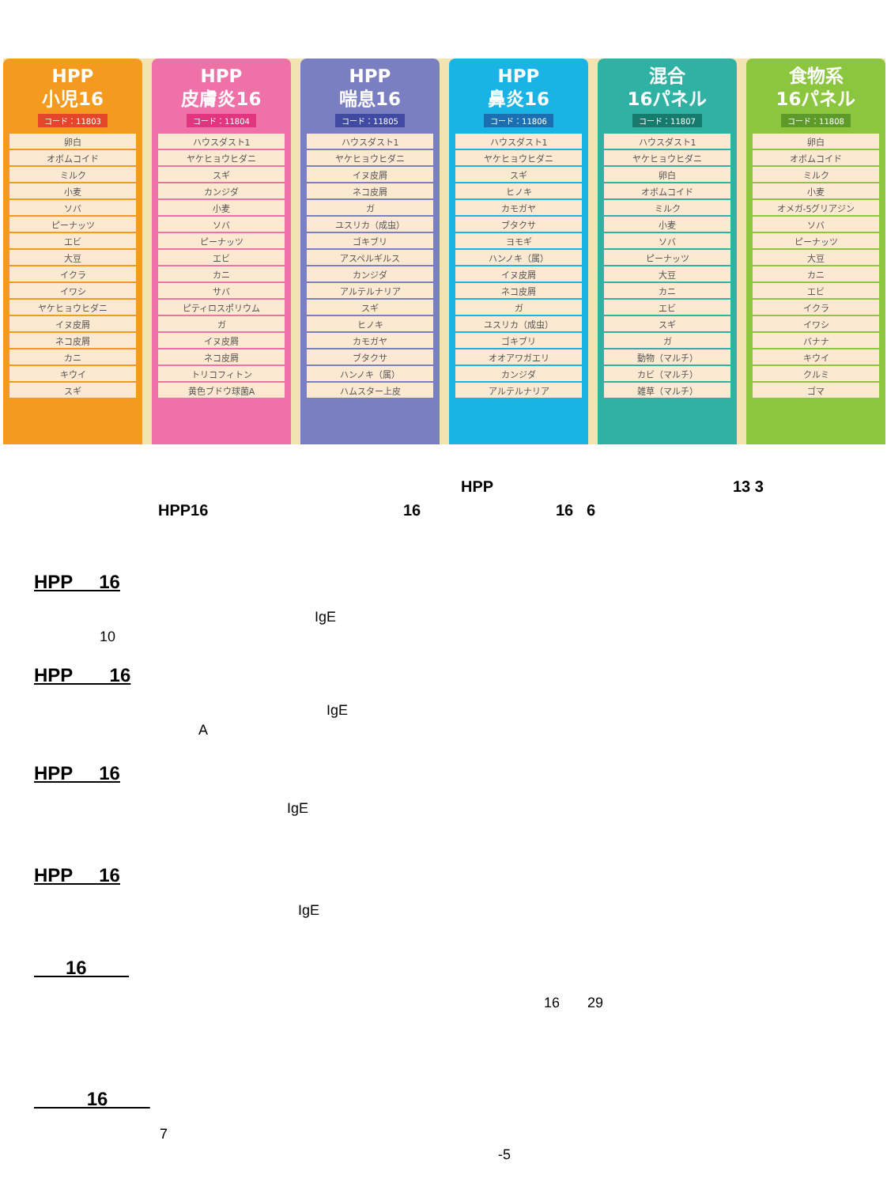HPP
小児16
コード：11803
| 卵白 |
| オボムコイド |
| ミルク |
| 小麦 |
| ソバ |
| ピーナッツ |
| エビ |
| 大豆 |
| イクラ |
| イワシ |
| ヤケヒョウヒダニ |
| イヌ皮屑 |
| ネコ皮屑 |
| カニ |
| キウイ |
| スギ |
HPP
皮膚炎16
コード：11804
| ハウスダスト1 |
| ヤケヒョウヒダニ |
| スギ |
| カンジダ |
| 小麦 |
| ソバ |
| ピーナッツ |
| エビ |
| カニ |
| サバ |
| ピティロスポリウム |
| ガ |
| イヌ皮屑 |
| ネコ皮屑 |
| トリコフィトン |
| 黄色ブドウ球菌A |
HPP
喘息16
コード：11805
| ハウスダスト1 |
| ヤケヒョウヒダニ |
| イヌ皮屑 |
| ネコ皮屑 |
| ガ |
| ユスリカ（成虫） |
| ゴキブリ |
| アスペルギルス |
| カンジダ |
| アルテルナリア |
| スギ |
| ヒノキ |
| カモガヤ |
| ブタクサ |
| ハンノキ（属） |
| ハムスター上皮 |
HPP
鼻炎16
コード：11806
| ハウスダスト1 |
| ヤケヒョウヒダニ |
| スギ |
| ヒノキ |
| カモガヤ |
| ブタクサ |
| ヨモギ |
| ハンノキ（属） |
| イヌ皮屑 |
| ネコ皮屑 |
| ガ |
| ユスリカ（成虫） |
| ゴキブリ |
| オオアワガエリ |
| カンジダ |
| アルテルナリア |
混合
16パネル
コード：11807
| ハウスダスト1 |
| ヤケヒョウヒダニ |
| 卵白 |
| オボムコイド |
| ミルク |
| 小麦 |
| ソバ |
| ピーナッツ |
| 大豆 |
| カニ |
| エビ |
| スギ |
| ガ |
| 動物（マルチ） |
| カビ（マルチ） |
| 雑草（マルチ） |
食物系
16パネル
コード：11808
| 卵白 |
| オボムコイド |
| ミルク |
| 小麦 |
| オメガ-5グリアジン |
| ソバ |
| ピーナッツ |
| 大豆 |
| カニ |
| エビ |
| イクラ |
| イワシ |
| バナナ |
| キウイ |
| クルミ |
| ゴマ |
HPP 13 3
HPP16 16 16 6
HPP 16
IgE
10
HPP 16
IgE
A
HPP 16
IgE
HPP 16
IgE
16
16 29
16
7
-5